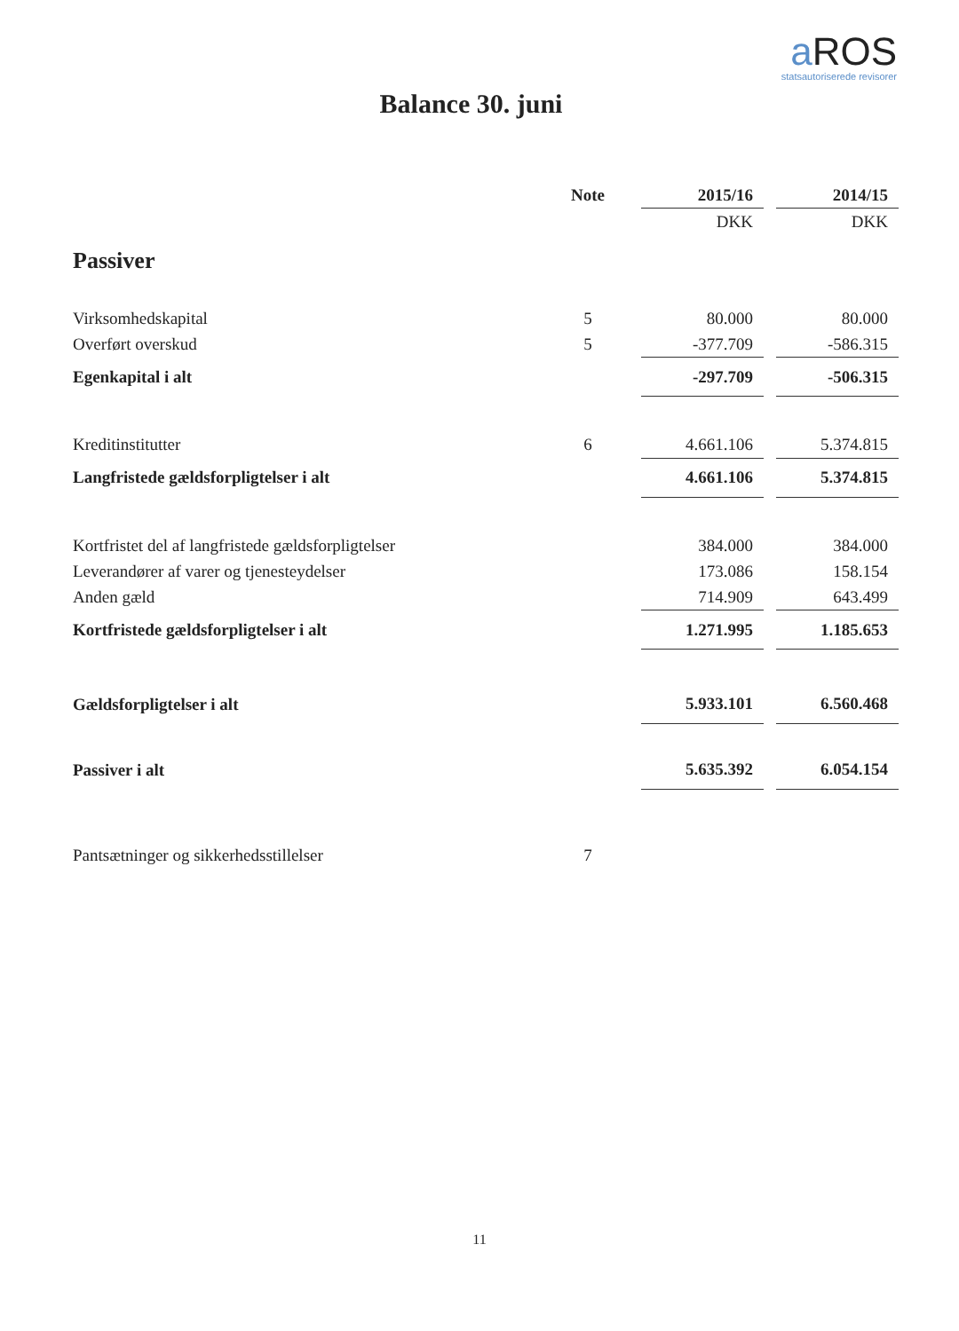a ROS
statsautoriserede revisorer
Balance 30. juni
| | Note | 2015/16 | | 2014/15 |
| | | DKK | | DKK |
| Passiver | | | | |
| Virksomhedskapital | 5 | 80.000 | | 80.000 |
| Overført overskud | 5 | -377.709 | | -586.315 |
| Egenkapital i alt | | -297.709 | | -506.315 |
| Kreditinstitutter | 6 | 4.661.106 | | 5.374.815 |
| Langfristede gældsforpligtelser i alt | | 4.661.106 | | 5.374.815 |
| Kortfristet del af langfristede gældsforpligtelser | | 384.000 | | 384.000 |
| Leverandører af varer og tjenesteydelser | | 173.086 | | 158.154 |
| Anden gæld | | 714.909 | | 643.499 |
| Kortfristede gældsforpligtelser i alt | | 1.271.995 | | 1.185.653 |
| Gældsforpligtelser i alt | | 5.933.101 | | 6.560.468 |
| Passiver i alt | | 5.635.392 | | 6.054.154 |
| Pantsætninger og sikkerhedsstillelser | 7 | | | |
11